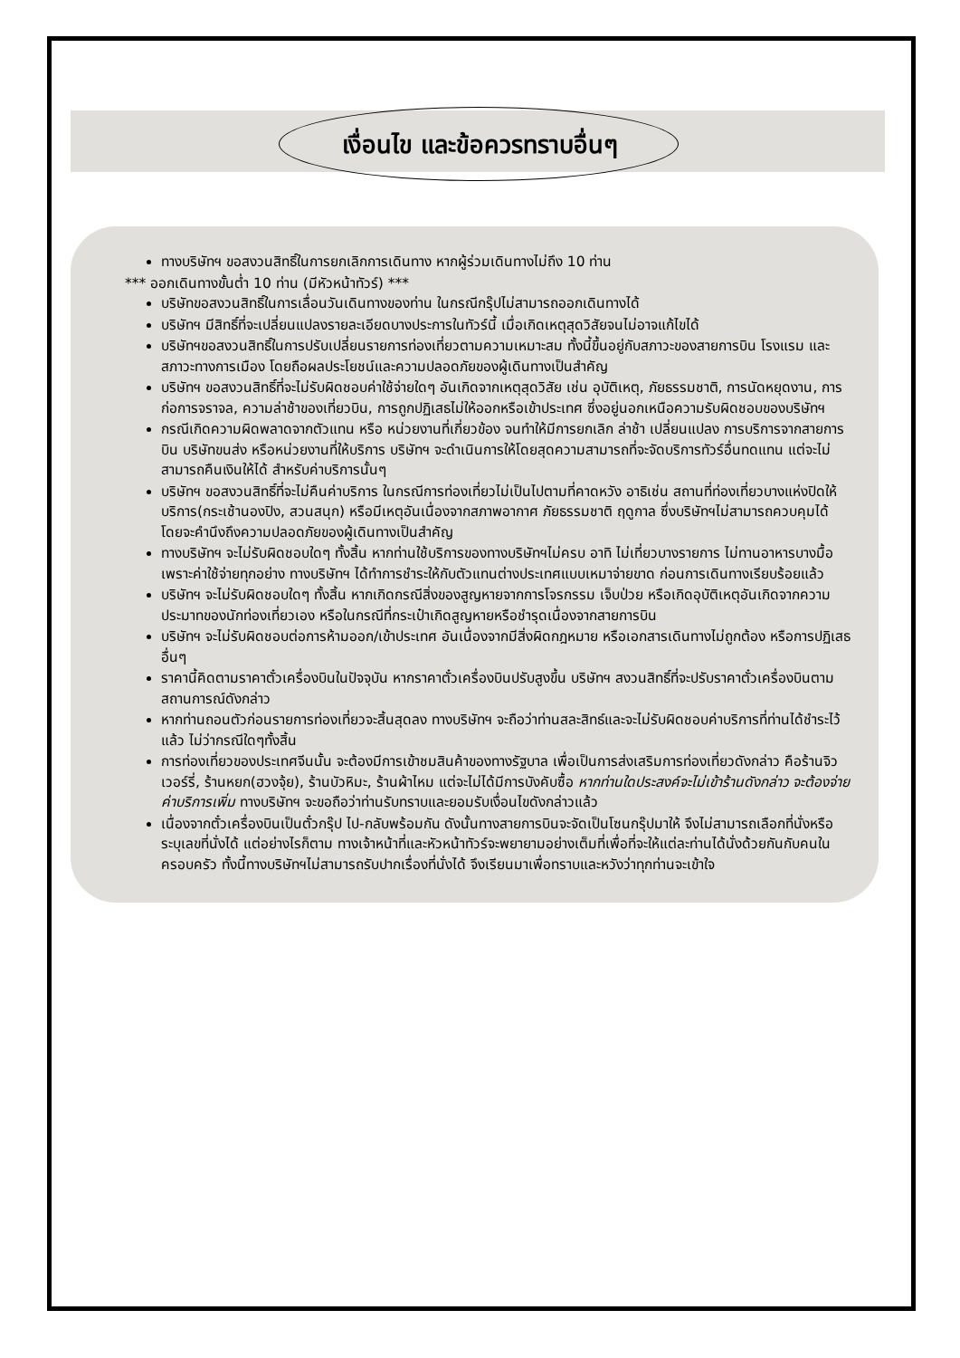เงื่อนไข และข้อควรทราบอื่นๆ
ทางบริษัทฯ ขอสงวนสิทธิ์ในการยกเลิกการเดินทาง หากผู้ร่วมเดินทางไม่ถึง 10 ท่าน
*** ออกเดินทางขั้นต่ำ 10 ท่าน (มีหัวหน้าทัวร์) ***
บริษัทขอสงวนสิทธิ์ในการเลื่อนวันเดินทางของท่าน ในกรณีกรุ๊ปไม่สามารถออกเดินทางได้
บริษัทฯ มีสิทธิ์ที่จะเปลี่ยนแปลงรายละเอียดบางประการในทัวร์นี้ เมื่อเกิดเหตุสุดวิสัยจนไม่อาจแก้ไขได้
บริษัทฯขอสงวนสิทธิ์ในการปรับเปลี่ยนรายการท่องเที่ยวตามความเหมาะสม ทั้งนี้ขึ้นอยู่กับสภาวะของสายการบิน โรงแรม และสภาวะทางการเมือง โดยถือผลประโยชน์และความปลอดภัยของผู้เดินทางเป็นสำคัญ
บริษัทฯ ขอสงวนสิทธิ์ที่จะไม่รับผิดชอบค่าใช้จ่ายใดๆ อันเกิดจากเหตุสุดวิสัย เช่น อุบัติเหตุ, ภัยธรรมชาติ, การนัดหยุดงาน, การก่อการจราจล, ความล่าช้าของเที่ยวบิน, การถูกปฏิเสธไม่ให้ออกหรือเข้าประเทศ ซึ่งอยู่นอกเหนือความรับผิดชอบของบริษัทฯ
กรณีเกิดความผิดพลาดจากตัวแทน หรือ หน่วยงานที่เกี่ยวข้อง จนทำให้มีการยกเลิก ล่าช้า เปลี่ยนแปลง การบริการจากสายการบิน บริษัทขนส่ง หรือหน่วยงานที่ให้บริการ บริษัทฯ จะดำเนินการให้โดยสุดความสามารถที่จะจัดบริการทัวร์อื่นทดแทน แต่จะไม่สามารถคืนเงินให้ได้ สำหรับค่าบริการนั้นๆ
บริษัทฯ ขอสงวนสิทธิ์ที่จะไม่คืนค่าบริการ ในกรณีการท่องเที่ยวไม่เป็นไปตามที่คาดหวัง อาธิเช่น สถานที่ท่องเที่ยวบางแห่งปิดให้บริการ(กระเช้านองปิง, สวนสนุก) หรือมีเหตุอันเนื่องจากสภาพอากาศ ภัยธรรมชาติ ฤดูกาล ซึ่งบริษัทฯไม่สามารถควบคุมได้ โดยจะคำนึงถึงความปลอดภัยของผู้เดินทางเป็นสำคัญ
ทางบริษัทฯ จะไม่รับผิดชอบใดๆ ทั้งสิ้น หากท่านใช้บริการของทางบริษัทฯไม่ครบ อาทิ ไม่เที่ยวบางรายการ ไม่ทานอาหารบางมื้อ เพราะค่าใช้จ่ายทุกอย่าง ทางบริษัทฯ ได้ทำการชำระให้กับตัวแทนต่างประเทศแบบเหมาจ่ายขาด ก่อนการเดินทางเรียบร้อยแล้ว
บริษัทฯ จะไม่รับผิดชอบใดๆ ทั้งสิ้น หากเกิดกรณีสิ่งของสูญหายจากการโจรกรรม เจ็บป่วย หรือเกิดอุบัติเหตุอันเกิดจากความประมาทของนักท่องเที่ยวเอง หรือในกรณีที่กระเป๋าเกิดสูญหายหรือชำรุดเนื่องจากสายการบิน
บริษัทฯ จะไม่รับผิดชอบต่อการห้ามออก/เข้าประเทศ อันเนื่องจากมีสิ่งผิดกฎหมาย หรือเอกสารเดินทางไม่ถูกต้อง หรือการปฏิเสธอื่นๆ
ราคานี้คิดตามราคาตั๋วเครื่องบินในปัจจุบัน หากราคาตั๋วเครื่องบินปรับสูงขึ้น บริษัทฯ สงวนสิทธิ์ที่จะปรับราคาตั๋วเครื่องบินตามสถานการณ์ดังกล่าว
หากท่านถอนตัวก่อนรายการท่องเที่ยวจะสิ้นสุดลง ทางบริษัทฯ จะถือว่าท่านสละสิทธ์และจะไม่รับผิดชอบค่าบริการที่ท่านได้ชำระไว้แล้ว ไม่ว่ากรณีใดๆทั้งสิ้น
การท่องเที่ยวของประเทศจีนนั้น จะต้องมีการเข้าชมสินค้าของทางรัฐบาล เพื่อเป็นการส่งเสริมการท่องเที่ยวดังกล่าว คือร้านจิวเวอร์รี่, ร้านหยก(ฮวงจุ้ย), ร้านบัวหิมะ, ร้านผ้าไหม แต่จะไม่ได้มีการบังคับซื้อ หากท่านใดประสงค์จะไม่เข้าร้านดังกล่าว จะต้องจ่ายค่าบริการเพิ่ม ทางบริษัทฯ จะขอถือว่าท่านรับทราบและยอมรับเงื่อนไขดังกล่าวแล้ว
เนื่องจากตั๋วเครื่องบินเป็นตั๋วกรุ๊ป ไป-กลับพร้อมกัน ดังนั้นทางสายการบินจะจัดเป็นโซนกรุ๊ปมาให้ จึงไม่สามารถเลือกที่นั่งหรือระบุเลขที่นั่งได้ แต่อย่างไรก็ตาม ทางเจ้าหน้าที่และหัวหน้าทัวร์จะพยายามอย่างเต็มที่เพื่อที่จะให้แต่ละท่านได้นั่งด้วยกันกับคนในครอบครัว ทั้งนี้ทางบริษัทฯไม่สามารถรับปากเรื่องที่นั่งได้ จึงเรียนมาเพื่อทราบและหวังว่าทุกท่านจะเข้าใจ